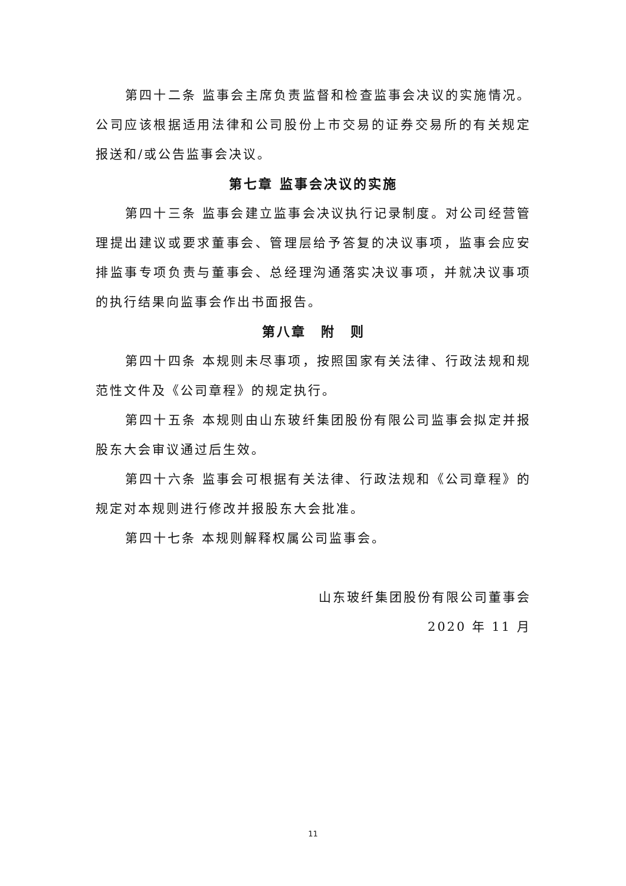第四十二条 监事会主席负责监督和检查监事会决议的实施情况。公司应该根据适用法律和公司股份上市交易的证券交易所的有关规定报送和/或公告监事会决议。
第七章 监事会决议的实施
第四十三条 监事会建立监事会决议执行记录制度。对公司经营管理提出建议或要求董事会、管理层给予答复的决议事项，监事会应安排监事专项负责与董事会、总经理沟通落实决议事项，并就决议事项的执行结果向监事会作出书面报告。
第八章　附　则
第四十四条 本规则未尽事项，按照国家有关法律、行政法规和规范性文件及《公司章程》的规定执行。
第四十五条 本规则由山东玻纤集团股份有限公司监事会拟定并报股东大会审议通过后生效。
第四十六条 监事会可根据有关法律、行政法规和《公司章程》的规定对本规则进行修改并报股东大会批准。
第四十七条 本规则解释权属公司监事会。
山东玻纤集团股份有限公司董事会
2020 年 11 月
11